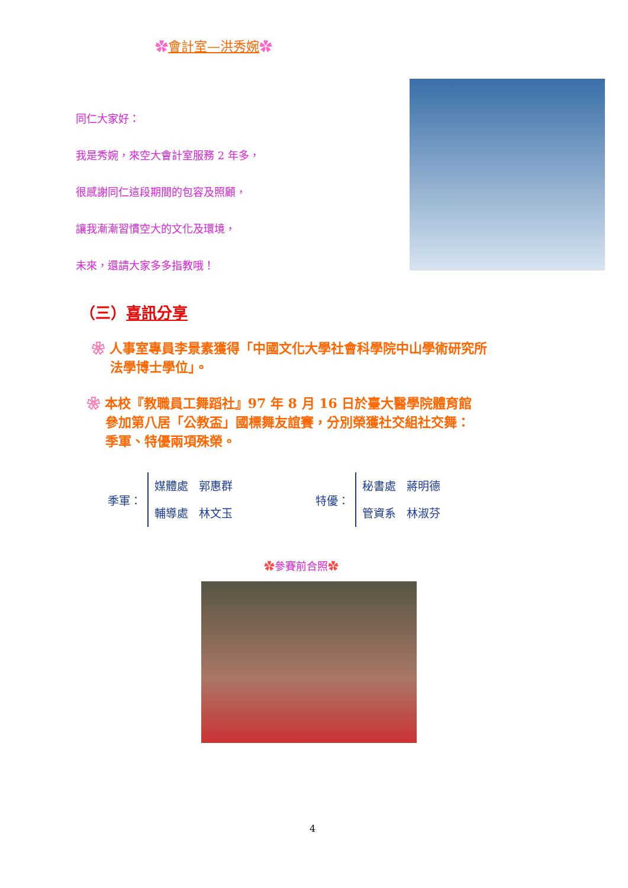✿會計室—洪秀婉✿
同仁大家好：
我是秀婉，來空大會計室服務 2 年多，
很感謝同仁這段期間的包容及照顧，
讓我漸漸習慣空大的文化及環境，
未來，還請大家多多指教哦！
（三）喜訊分享
❀ 人事室專員李景素獲得「中國文化大學社會科學院中山學術研究所
法學博士學位」。
❀ 本校『教職員工舞蹈社』97 年 8 月 16 日於臺大醫學院體育館
參加第八居「公教盃」國標舞友誼賽，分別榮獲社交組社交舞：
季軍、特優兩項殊榮。
季軍：
媒體處 郭惠群
輔導處 林文玉
特優：
秘書處 蔣明德
管資系 林淑芬
✿參賽前合照✿
4